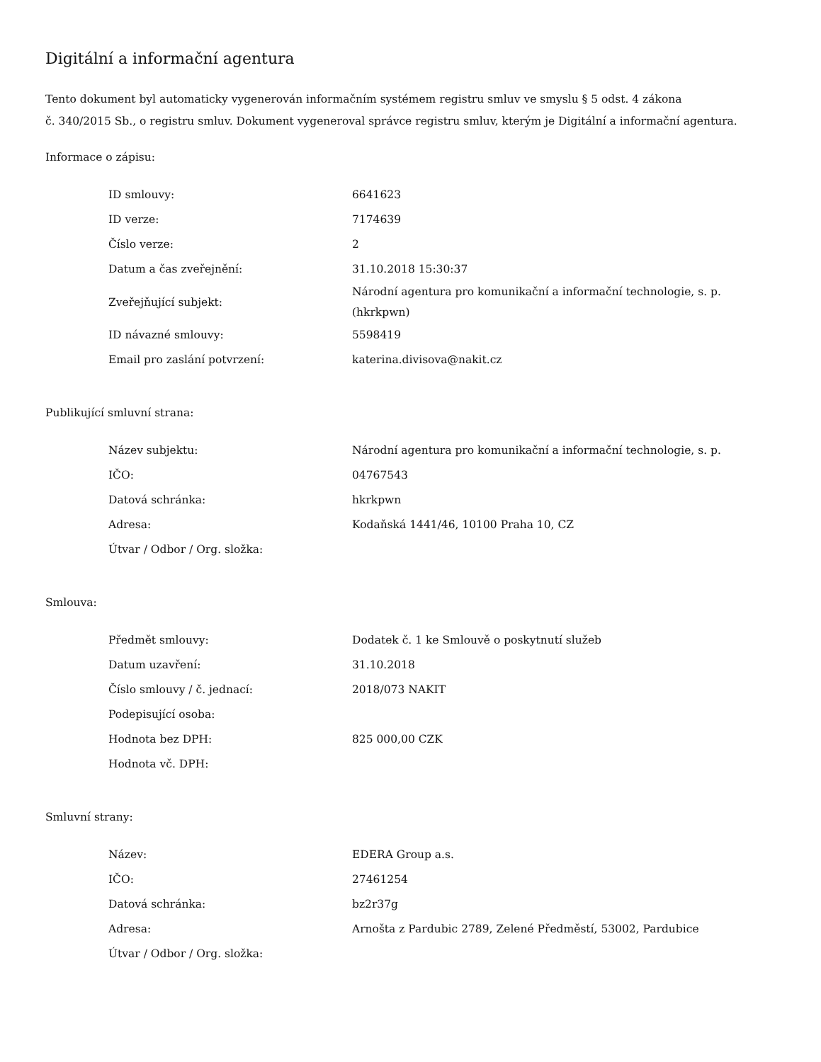Digitální a informační agentura
Tento dokument byl automaticky vygenerován informačním systémem registru smluv ve smyslu § 5 odst. 4 zákona
č. 340/2015 Sb., o registru smluv. Dokument vygeneroval správce registru smluv, kterým je Digitální a informační agentura.
Informace o zápisu:
| ID smlouvy: | 6641623 |
| ID verze: | 7174639 |
| Číslo verze: | 2 |
| Datum a čas zveřejnění: | 31.10.2018 15:30:37 |
| Zveřejňující subjekt: | Národní agentura pro komunikační a informační technologie, s. p. (hkrkpwn) |
| ID návazné smlouvy: | 5598419 |
| Email pro zaslání potvrzení: | katerina.divisova@nakit.cz |
Publikující smluvní strana:
| Název subjektu: | Národní agentura pro komunikační a informační technologie, s. p. |
| IČO: | 04767543 |
| Datová schránka: | hkrkpwn |
| Adresa: | Kodaňská 1441/46, 10100 Praha 10, CZ |
| Útvar / Odbor / Org. složka: | |
Smlouva:
| Předmět smlouvy: | Dodatek č. 1 ke Smlouvě o poskytnutí služeb |
| Datum uzavření: | 31.10.2018 |
| Číslo smlouvy / č. jednací: | 2018/073 NAKIT |
| Podepisující osoba: | |
| Hodnota bez DPH: | 825 000,00 CZK |
| Hodnota vč. DPH: | |
Smluvní strany:
| Název: | EDERA Group a.s. |
| IČO: | 27461254 |
| Datová schránka: | bz2r37g |
| Adresa: | Arnošta z Pardubic 2789, Zelené Předměstí, 53002, Pardubice |
| Útvar / Odbor / Org. složka: | |